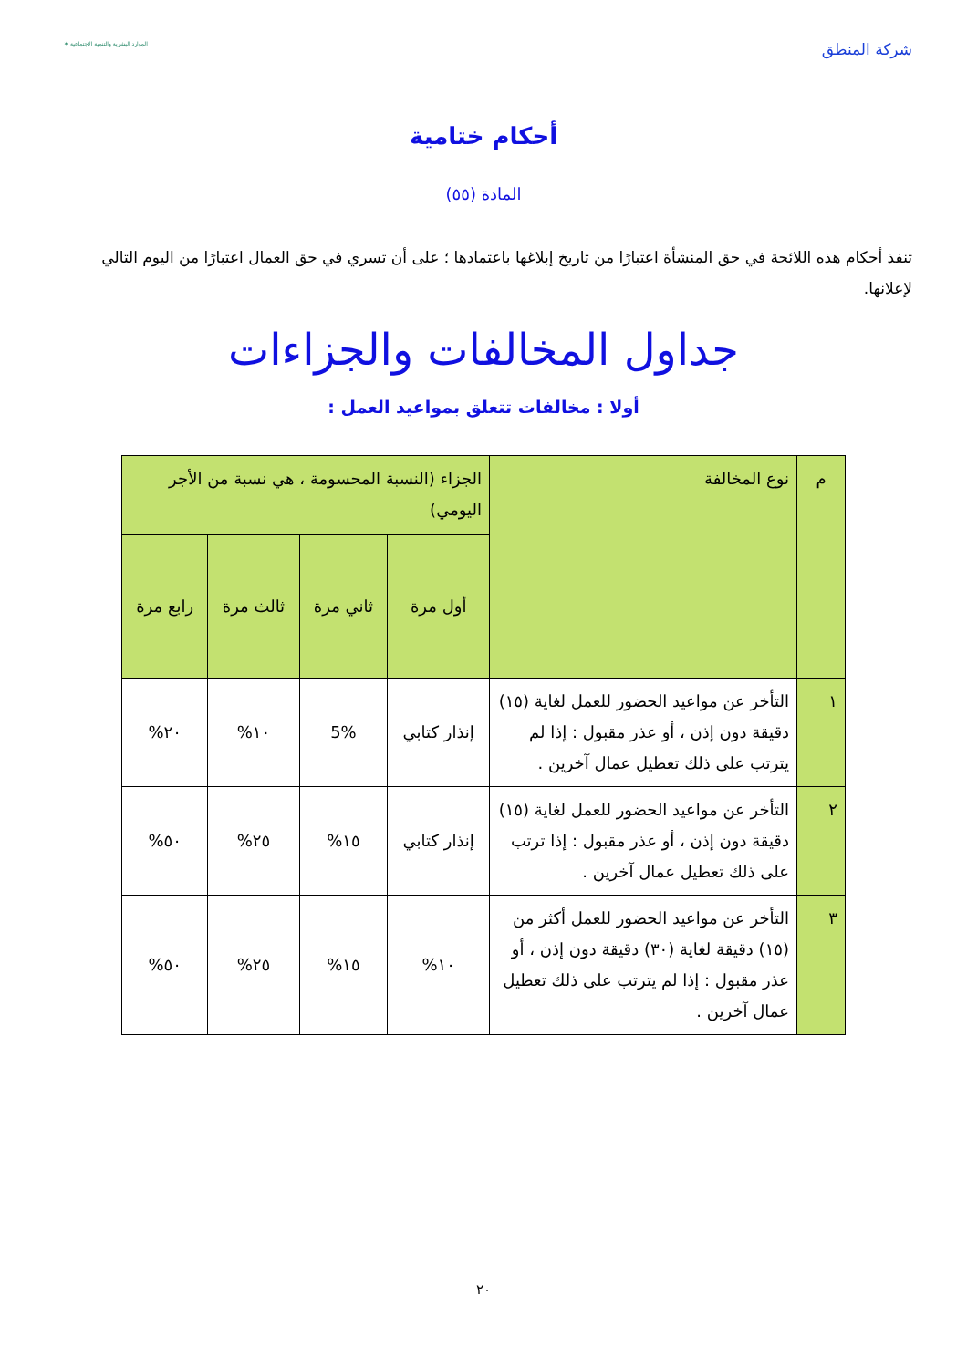شركة المنطق
الموارد البشرية والتنمية الاجتماعية ✶
أحكام ختامية
المادة (٥٥)
تنفذ أحكام هذه اللائحة في حق المنشأة اعتبارًا من تاريخ إبلاغها باعتمادها ؛ على أن تسري في حق العمال اعتبارًا من اليوم التالي لإعلانها.
جداول المخالفات والجزاءات
أولا : مخالفات تتعلق بمواعيد العمل :
| م | نوع المخالفة | الجزاء (النسبة المحسومة ، هي نسبة من الأجر اليومي) | | | |
| --- | --- | --- | --- | --- | --- |
| | | أول مرة | ثاني مرة | ثالث مرة | رابع مرة |
| ١ | التأخر عن مواعيد الحضور للعمل لغاية (١٥) دقيقة دون إذن ، أو عذر مقبول : إذا لم يترتب على ذلك تعطيل عمال آخرين . | إنذار كتابي | 5% | ١٠% | ٢٠% |
| ٢ | التأخر عن مواعيد الحضور للعمل لغاية (١٥) دقيقة دون إذن ، أو عذر مقبول : إذا ترتب على ذلك تعطيل عمال آخرين . | إنذار كتابي | ١٥% | ٢٥% | ٥٠% |
| ٣ | التأخر عن مواعيد الحضور للعمل أكثر من (١٥) دقيقة لغاية (٣٠) دقيقة دون إذن ، أو عذر مقبول : إذا لم يترتب على ذلك تعطيل عمال آخرين . | ١٠% | ١٥% | ٢٥% | ٥٠% |
٢٠